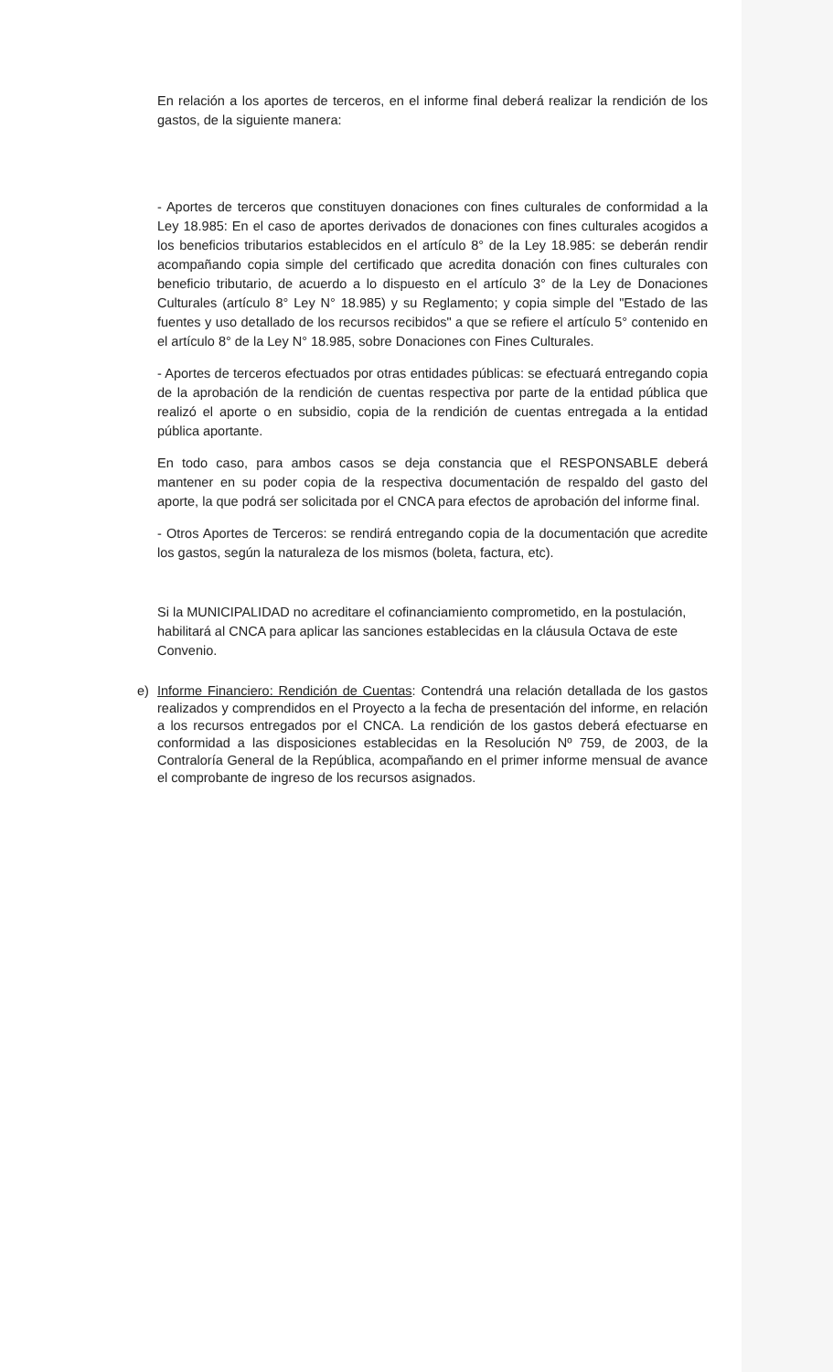En relación a los aportes de terceros, en el informe final deberá realizar la rendición de los gastos, de la siguiente manera:
- Aportes de terceros que constituyen donaciones con fines culturales de conformidad a la Ley 18.985: En el caso de aportes derivados de donaciones con fines culturales acogidos a los beneficios tributarios establecidos en el artículo 8° de la Ley 18.985: se deberán rendir acompañando copia simple del certificado que acredita donación con fines culturales con beneficio tributario, de acuerdo a lo dispuesto en el artículo 3° de la Ley de Donaciones Culturales (artículo 8° Ley N° 18.985) y su Reglamento; y copia simple del "Estado de las fuentes y uso detallado de los recursos recibidos" a que se refiere el artículo 5° contenido en el artículo 8° de la Ley N° 18.985, sobre Donaciones con Fines Culturales.
- Aportes de terceros efectuados por otras entidades públicas: se efectuará entregando copia de la aprobación de la rendición de cuentas respectiva por parte de la entidad pública que realizó el aporte o en subsidio, copia de la rendición de cuentas entregada a la entidad pública aportante.
En todo caso, para ambos casos se deja constancia que el RESPONSABLE deberá mantener en su poder copia de la respectiva documentación de respaldo del gasto del aporte, la que podrá ser solicitada por el CNCA para efectos de aprobación del informe final.
- Otros Aportes de Terceros: se rendirá entregando copia de la documentación que acredite los gastos, según la naturaleza de los mismos (boleta, factura, etc).
Si la MUNICIPALIDAD no acreditare el cofinanciamiento comprometido, en la postulación, habilitará al CNCA para aplicar las sanciones establecidas en la cláusula Octava de este Convenio.
e) Informe Financiero: Rendición de Cuentas: Contendrá una relación detallada de los gastos realizados y comprendidos en el Proyecto a la fecha de presentación del informe, en relación a los recursos entregados por el CNCA. La rendición de los gastos deberá efectuarse en conformidad a las disposiciones establecidas en la Resolución Nº 759, de 2003, de la Contraloría General de la República, acompañando en el primer informe mensual de avance el comprobante de ingreso de los recursos asignados.